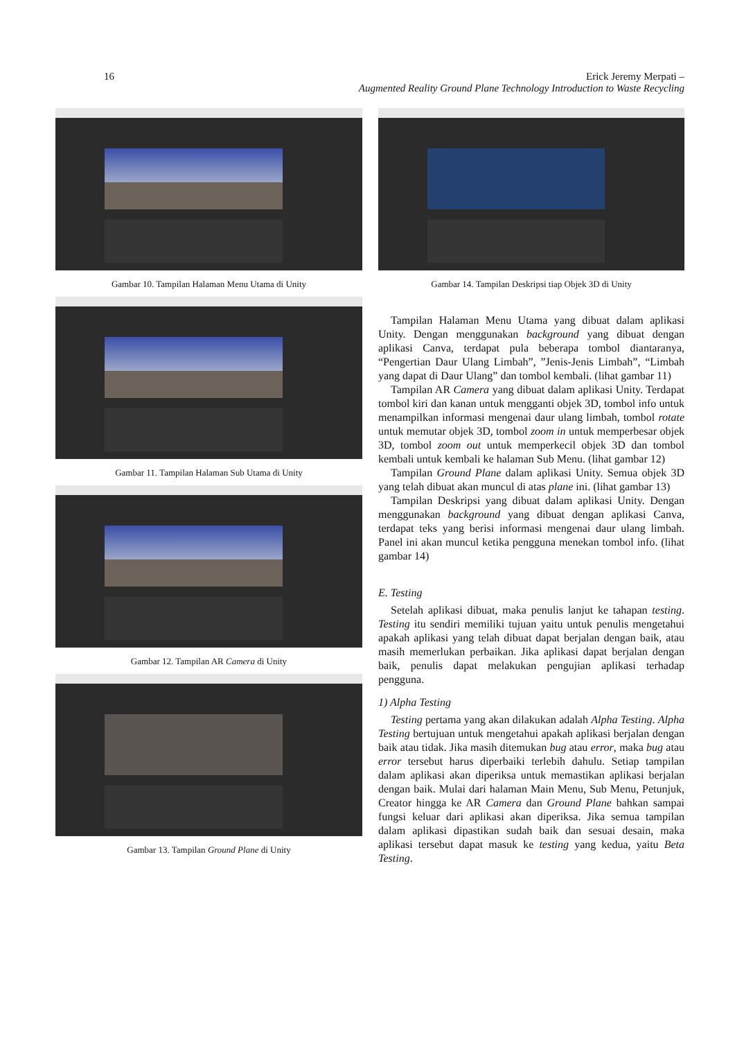16
Erick Jeremy Merpati –
Augmented Reality Ground Plane Technology Introduction to Waste Recycling
Gambar 10. Tampilan Halaman Menu Utama di Unity
Gambar 11. Tampilan Halaman Sub Utama di Unity
Gambar 12. Tampilan AR Camera di Unity
Gambar 13. Tampilan Ground Plane di Unity
Gambar 14. Tampilan Deskripsi tiap Objek 3D di Unity
Tampilan Halaman Menu Utama yang dibuat dalam aplikasi Unity. Dengan menggunakan background yang dibuat dengan aplikasi Canva, terdapat pula beberapa tombol diantaranya, “Pengertian Daur Ulang Limbah”, ”Jenis-Jenis Limbah”, “Limbah yang dapat di Daur Ulang” dan tombol kembali. (lihat gambar 11)
Tampilan AR Camera yang dibuat dalam aplikasi Unity. Terdapat tombol kiri dan kanan untuk mengganti objek 3D, tombol info untuk menampilkan informasi mengenai daur ulang limbah, tombol rotate untuk memutar objek 3D, tombol zoom in untuk memperbesar objek 3D, tombol zoom out untuk memperkecil objek 3D dan tombol kembali untuk kembali ke halaman Sub Menu. (lihat gambar 12)
Tampilan Ground Plane dalam aplikasi Unity. Semua objek 3D yang telah dibuat akan muncul di atas plane ini. (lihat gambar 13)
Tampilan Deskripsi yang dibuat dalam aplikasi Unity. Dengan menggunakan background yang dibuat dengan aplikasi Canva, terdapat teks yang berisi informasi mengenai daur ulang limbah. Panel ini akan muncul ketika pengguna menekan tombol info. (lihat gambar 14)
E. Testing
Setelah aplikasi dibuat, maka penulis lanjut ke tahapan testing. Testing itu sendiri memiliki tujuan yaitu untuk penulis mengetahui apakah aplikasi yang telah dibuat dapat berjalan dengan baik, atau masih memerlukan perbaikan. Jika aplikasi dapat berjalan dengan baik, penulis dapat melakukan pengujian aplikasi terhadap pengguna.
1) Alpha Testing
Testing pertama yang akan dilakukan adalah Alpha Testing. Alpha Testing bertujuan untuk mengetahui apakah aplikasi berjalan dengan baik atau tidak. Jika masih ditemukan bug atau error, maka bug atau error tersebut harus diperbaiki terlebih dahulu. Setiap tampilan dalam aplikasi akan diperiksa untuk memastikan aplikasi berjalan dengan baik. Mulai dari halaman Main Menu, Sub Menu, Petunjuk, Creator hingga ke AR Camera dan Ground Plane bahkan sampai fungsi keluar dari aplikasi akan diperiksa. Jika semua tampilan dalam aplikasi dipastikan sudah baik dan sesuai desain, maka aplikasi tersebut dapat masuk ke testing yang kedua, yaitu Beta Testing.